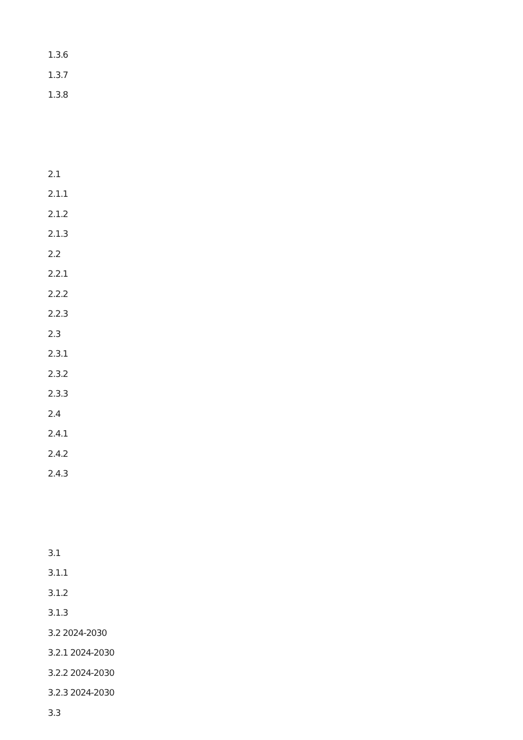1.3.6
1.3.7
1.3.8
2.1
2.1.1
2.1.2
2.1.3
2.2
2.2.1
2.2.2
2.2.3
2.3
2.3.1
2.3.2
2.3.3
2.4
2.4.1
2.4.2
2.4.3
3.1
3.1.1
3.1.2
3.1.3
3.2 2024-2030
3.2.1 2024-2030
3.2.2 2024-2030
3.2.3 2024-2030
3.3